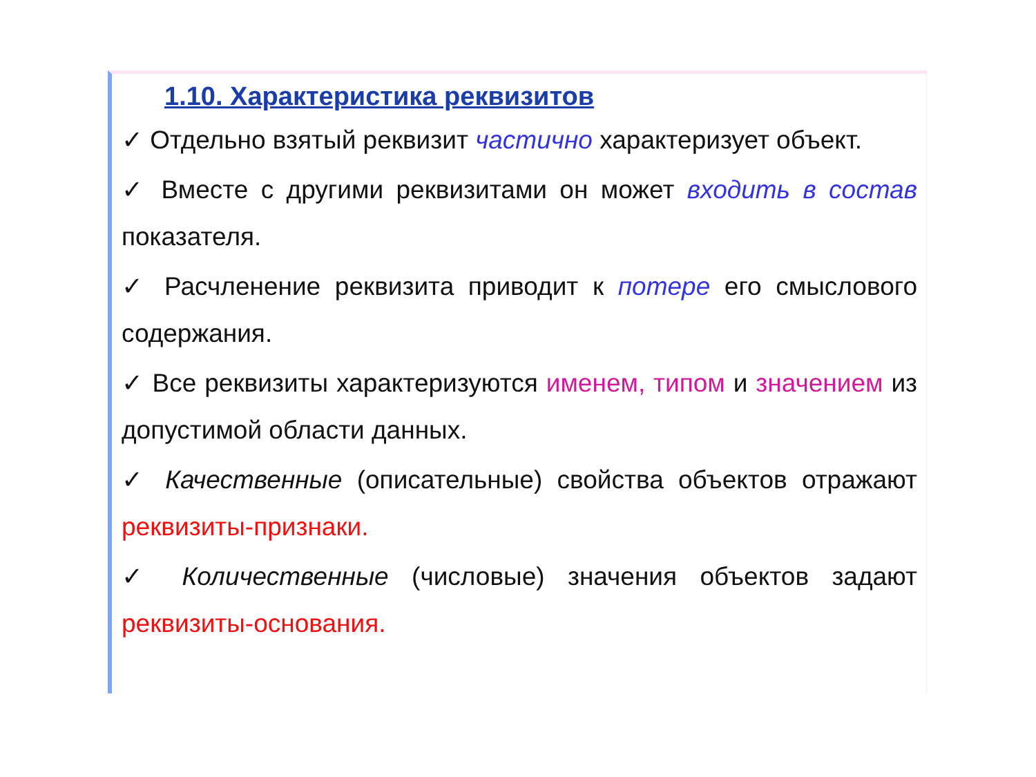1.10. Характеристика реквизитов
✓ Отдельно взятый реквизит частично характеризует объект.
✓ Вместе с другими реквизитами он может входить в состав показателя.
✓ Расчленение реквизита приводит к потере его смыслового содержания.
✓ Все реквизиты характеризуются именем, типом и значением из допустимой области данных.
✓ Качественные (описательные) свойства объектов отражают реквизиты-признаки.
✓ Количественные (числовые) значения объектов задают реквизиты-основания.